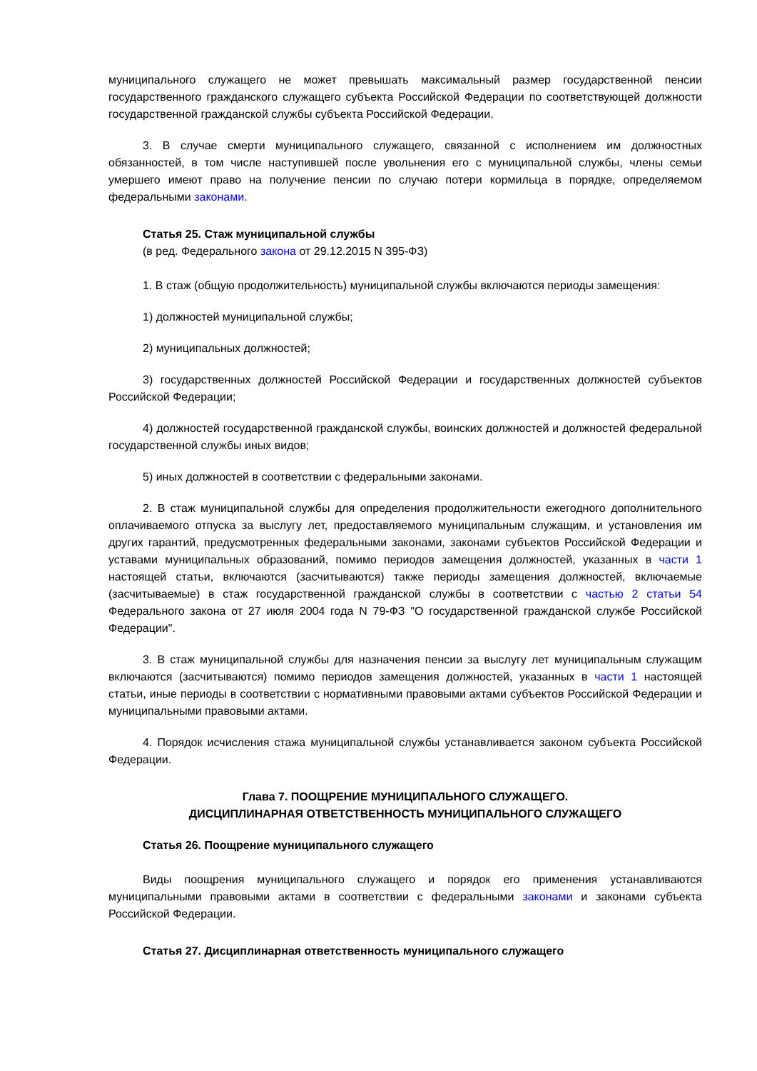муниципального служащего не может превышать максимальный размер государственной пенсии государственного гражданского служащего субъекта Российской Федерации по соответствующей должности государственной гражданской службы субъекта Российской Федерации.
3. В случае смерти муниципального служащего, связанной с исполнением им должностных обязанностей, в том числе наступившей после увольнения его с муниципальной службы, члены семьи умершего имеют право на получение пенсии по случаю потери кормильца в порядке, определяемом федеральными законами.
Статья 25. Стаж муниципальной службы
(в ред. Федерального закона от 29.12.2015 N 395-ФЗ)
1. В стаж (общую продолжительность) муниципальной службы включаются периоды замещения:
1) должностей муниципальной службы;
2) муниципальных должностей;
3) государственных должностей Российской Федерации и государственных должностей субъектов Российской Федерации;
4) должностей государственной гражданской службы, воинских должностей и должностей федеральной государственной службы иных видов;
5) иных должностей в соответствии с федеральными законами.
2. В стаж муниципальной службы для определения продолжительности ежегодного дополнительного оплачиваемого отпуска за выслугу лет, предоставляемого муниципальным служащим, и установления им других гарантий, предусмотренных федеральными законами, законами субъектов Российской Федерации и уставами муниципальных образований, помимо периодов замещения должностей, указанных в части 1 настоящей статьи, включаются (засчитываются) также периоды замещения должностей, включаемые (засчитываемые) в стаж государственной гражданской службы в соответствии с частью 2 статьи 54 Федерального закона от 27 июля 2004 года N 79-ФЗ "О государственной гражданской службе Российской Федерации".
3. В стаж муниципальной службы для назначения пенсии за выслугу лет муниципальным служащим включаются (засчитываются) помимо периодов замещения должностей, указанных в части 1 настоящей статьи, иные периоды в соответствии с нормативными правовыми актами субъектов Российской Федерации и муниципальными правовыми актами.
4. Порядок исчисления стажа муниципальной службы устанавливается законом субъекта Российской Федерации.
Глава 7. ПООЩРЕНИЕ МУНИЦИПАЛЬНОГО СЛУЖАЩЕГО.
ДИСЦИПЛИНАРНАЯ ОТВЕТСТВЕННОСТЬ МУНИЦИПАЛЬНОГО СЛУЖАЩЕГО
Статья 26. Поощрение муниципального служащего
Виды поощрения муниципального служащего и порядок его применения устанавливаются муниципальными правовыми актами в соответствии с федеральными законами и законами субъекта Российской Федерации.
Статья 27. Дисциплинарная ответственность муниципального служащего